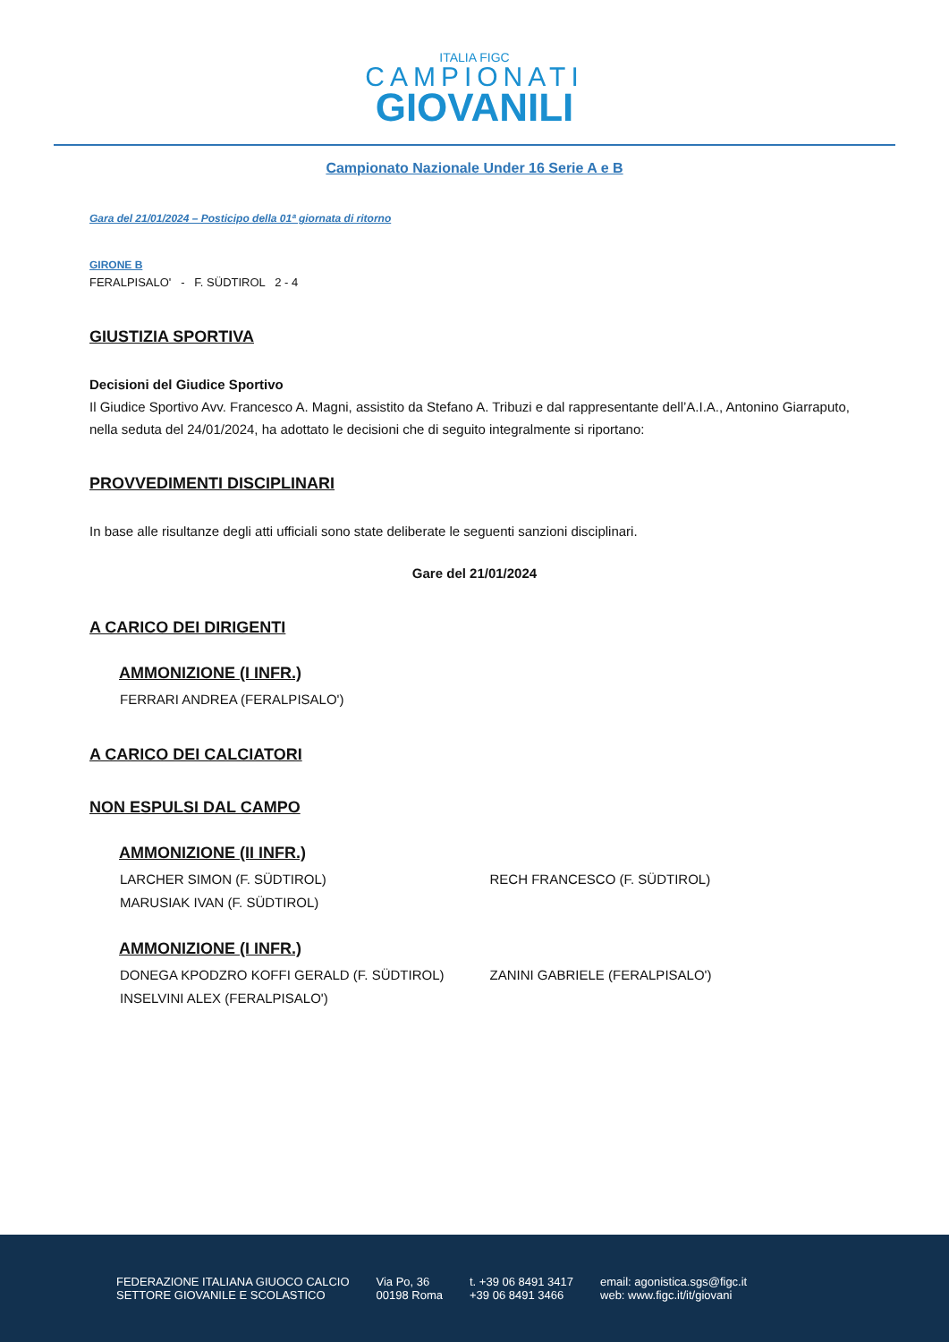ITALIA FIGC
CAMPIONATI
GIOVANILI
Campionato Nazionale Under 16 Serie A e B
Gara del 21/01/2024 – Posticipo della 01ª giornata di ritorno
GIRONE B
FERALPISALO' - F. SÜDTIROL 2 - 4
GIUSTIZIA SPORTIVA
Decisioni del Giudice Sportivo
Il Giudice Sportivo Avv. Francesco A. Magni, assistito da Stefano A. Tribuzi e dal rappresentante dell’A.I.A., Antonino Giarraputo, nella seduta del 24/01/2024, ha adottato le decisioni che di seguito integralmente si riportano:
PROVVEDIMENTI DISCIPLINARI
In base alle risultanze degli atti ufficiali sono state deliberate le seguenti sanzioni disciplinari.
Gare del 21/01/2024
A CARICO DEI DIRIGENTI
AMMONIZIONE (I INFR.)
FERRARI ANDREA (FERALPISALO')
A CARICO DEI CALCIATORI
NON ESPULSI DAL CAMPO
AMMONIZIONE (II INFR.)
LARCHER SIMON (F. SÜDTIROL) RECH FRANCESCO (F. SÜDTIROL)
MARUSIAK IVAN (F. SÜDTIROL)
AMMONIZIONE (I INFR.)
DONEGA KPODZRO KOFFI GERALD (F. SÜDTIROL) ZANINI GABRIELE (FERALPISALO')
INSELVINI ALEX (FERALPISALO')
FEDERAZIONE ITALIANA GIUOCO CALCIO
SETTORE GIOVANILE E SCOLASTICO
Via Po, 36
00198 Roma
t. +39 06 8491 3417
+39 06 8491 3466
email: agonistica.sgs@figc.it
web: www.figc.it/it/giovani